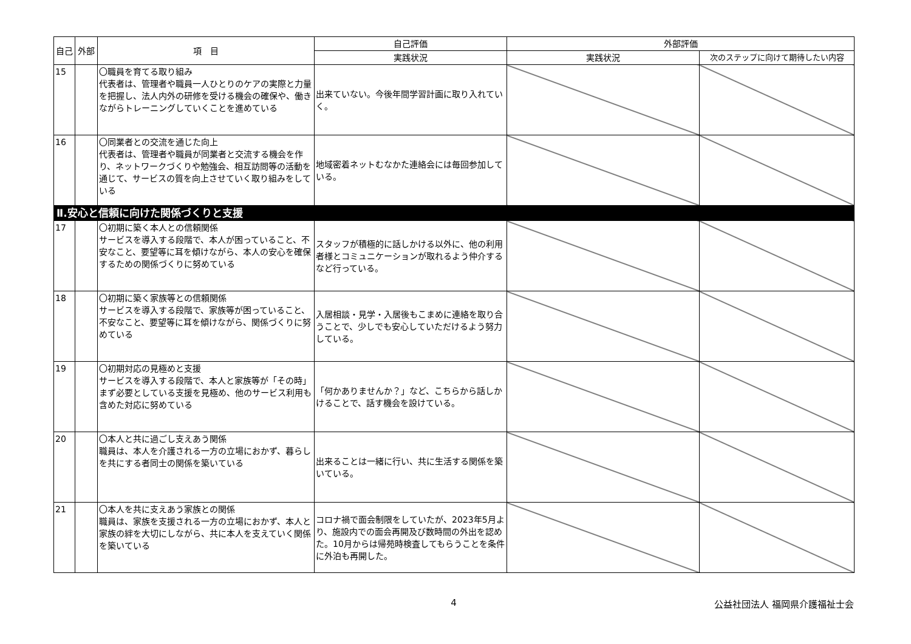| 自己 | 外部 | 項 目 | 自己評価 | 外部評価 | |
| --- | --- | --- | --- | --- | --- |
| | | | 実践状況 | 実践状況 | 次のステップに向けて期待したい内容 |
| 15 | | 〇職員を育てる取り組み 代表者は、管理者や職員一人ひとりのケアの実際と力量を把握し、法人内外の研修を受ける機会の確保や、働きながらトレーニングしていくことを進めている | 出来ていない。今後年間学習計画に取り入れていく。 | | |
| 16 | | 〇同業者との交流を通じた向上 代表者は、管理者や職員が同業者と交流する機会を作り、ネットワークづくりや勉強会、相互訪問等の活動を通じて、サービスの質を向上させていく取り組みをしている | 地域密着ネットむなかた連絡会には毎回参加している。 | | |
| Ⅱ.安心と信頼に向けた関係づくりと支援 | | | | | |
| 17 | | 〇初期に築く本人との信頼関係 サービスを導入する段階で、本人が困っていること、不安なこと、要望等に耳を傾けながら、本人の安心を確保するための関係づくりに努めている | スタッフが積極的に話しかける以外に、他の利用者様とコミュニケーションが取れるよう仲介するなど行っている。 | | |
| 18 | | 〇初期に築く家族等との信頼関係 サービスを導入する段階で、家族等が困っていること、不安なこと、要望等に耳を傾けながら、関係づくりに努めている | 入居相談・見学・入居後もこまめに連絡を取り合うことで、少しでも安心していただけるよう努力している。 | | |
| 19 | | 〇初期対応の見極めと支援 サービスを導入する段階で、本人と家族等が「その時」まず必要としている支援を見極め、他のサービス利用も含めた対応に努めている | 「何かありませんか？」など、こちらから話しかけることで、話す機会を設けている。 | | |
| 20 | | 〇本人と共に過ごし支えあう関係 職員は、本人を介護される一方の立場におかず、暮らしを共にする者同士の関係を築いている | 出来ることは一緒に行い、共に生活する関係を築いている。 | | |
| 21 | | 〇本人を共に支えあう家族との関係 職員は、家族を支援される一方の立場におかず、本人と家族の絆を大切にしながら、共に本人を支えていく関係を築いている | コロナ禍で面会制限をしていたが、2023年5月より、施設内での面会再開及び数時間の外出を認めた。10月からは帰苑時検査してもらうことを条件に外泊も再開した。 | | |
4 公益社団法人 福岡県介護福祉士会